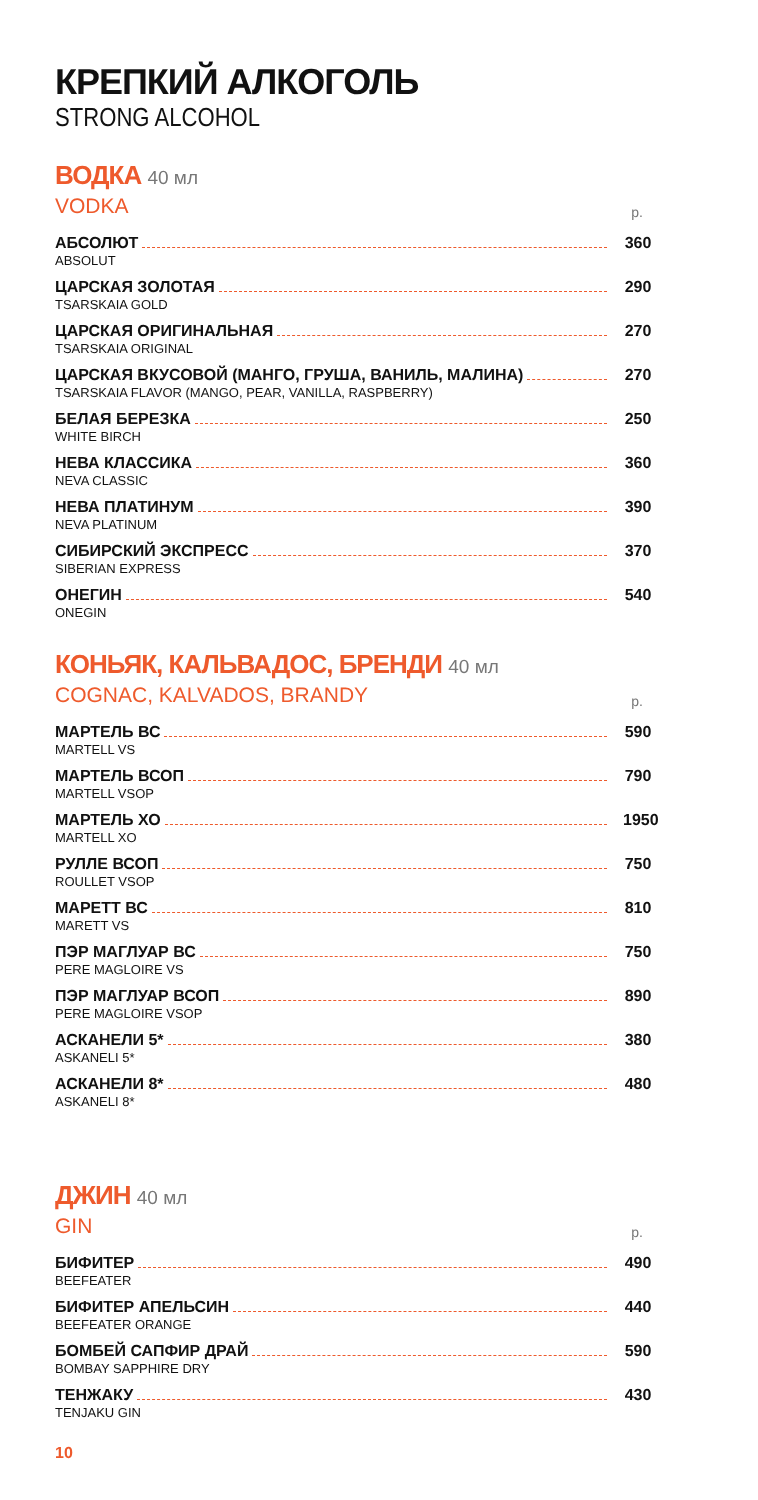КРЕПКИЙ АЛКОГОЛЬ
STRONG ALCOHOL
ВОДКА 40 мл
VODKA р.
АБСОЛЮТ 360
ABSOLUT
ЦАРСКАЯ ЗОЛОТАЯ 290
TSARSKAIA GOLD
ЦАРСКАЯ ОРИГИНАЛЬНАЯ 270
TSARSKAIA ORIGINAL
ЦАРСКАЯ ВКУСОВОЙ (МАНГО, ГРУША, ВАНИЛЬ, МАЛИНА) 270
TSARSKAIA FLAVOR (MANGO, PEAR, VANILLA, RASPBERRY)
БЕЛАЯ БЕРЕЗКА 250
WHITE BIRCH
НЕВА КЛАССИКА 360
NEVA CLASSIC
НЕВА ПЛАТИНУМ 390
NEVA PLATINUM
СИБИРСКИЙ ЭКСПРЕСС 370
SIBERIAN EXPRESS
ОНЕГИН 540
ONEGIN
КОНЬЯК, КАЛЬВАДОС, БРЕНДИ 40 мл
COGNAC, KALVADOS, BRANDY р.
МАРТЕЛЬ ВС 590
MARTELL VS
МАРТЕЛЬ ВСОП 790
MARTELL VSOP
МАРТЕЛЬ ХО 1950
MARTELL XO
РУЛЛЕ ВСОП 750
ROULLET VSOP
МАРЕТТ ВС 810
MARETT VS
ПЭР МАГЛУАР ВС 750
PERE MAGLOIRE VS
ПЭР МАГЛУАР ВСОП 890
PERE MAGLOIRE VSOP
АСКАНЕЛИ 5* 380
ASKANELI 5*
АСКАНЕЛИ 8* 480
ASKANELI 8*
ДЖИН 40 мл
GIN р.
БИФИТЕР 490
BEEFEATER
БИФИТЕР АПЕЛЬСИН 440
BEEFEATER ORANGE
БОМБЕЙ САПФИР ДРАЙ 590
BOMBAY SAPPHIRE DRY
ТЕНЖАКУ 430
TENJAKU GIN
10